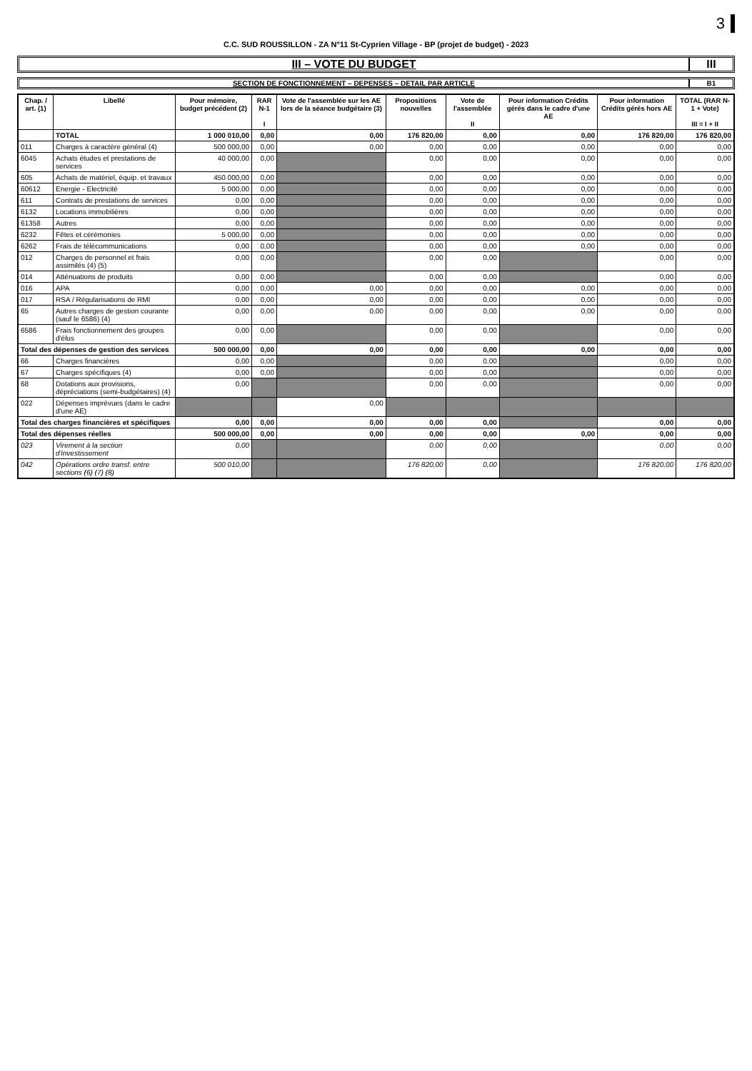3
C.C. SUD ROUSSILLON - ZA N°11 St-Cyprien Village - BP (projet de budget) - 2023
III – VOTE DU BUDGET III
SECTION DE FONCTIONNEMENT – DEPENSES – DETAIL PAR ARTICLE
B1
| Chap. / art. (1) | Libellé | Pour mémoire, budget précédent (2) | RAR N-1 I | Vote de l'assemblée sur les AE lors de la séance budgétaire (3) | Propositions nouvelles | Vote de l'assemblée II | Pour information Crédits gérés dans le cadre d'une AE | Pour information Crédits gérés hors AE | TOTAL (RAR N-1 + Vote) III = I + II |
| --- | --- | --- | --- | --- | --- | --- | --- | --- | --- |
| | TOTAL | 1 000 010,00 | 0,00 | 0,00 | 176 820,00 | 0,00 | 0,00 | 176 820,00 | 176 820,00 |
| 011 | Charges à caractère général (4) | 500 000,00 | 0,00 | 0,00 | 0,00 | 0,00 | 0,00 | 0,00 | 0,00 |
| 6045 | Achats études et prestations de services | 40 000,00 | 0,00 | | 0,00 | 0,00 | 0,00 | 0,00 | 0,00 |
| 605 | Achats de matériel, équip. et travaux | 450 000,00 | 0,00 | | 0,00 | 0,00 | 0,00 | 0,00 | 0,00 |
| 60612 | Energie - Electricité | 5 000,00 | 0,00 | | 0,00 | 0,00 | 0,00 | 0,00 | 0,00 |
| 611 | Contrats de prestations de services | 0,00 | 0,00 | | 0,00 | 0,00 | 0,00 | 0,00 | 0,00 |
| 6132 | Locations immobilières | 0,00 | 0,00 | | 0,00 | 0,00 | 0,00 | 0,00 | 0,00 |
| 61358 | Autres | 0,00 | 0,00 | | 0,00 | 0,00 | 0,00 | 0,00 | 0,00 |
| 6232 | Fêtes et cérémonies | 5 000,00 | 0,00 | | 0,00 | 0,00 | 0,00 | 0,00 | 0,00 |
| 6262 | Frais de télécommunications | 0,00 | 0,00 | | 0,00 | 0,00 | 0,00 | 0,00 | 0,00 |
| 012 | Charges de personnel et frais assimilés (4) (5) | 0,00 | 0,00 | | 0,00 | 0,00 | | 0,00 | 0,00 |
| 014 | Atténuations de produits | 0,00 | 0,00 | | 0,00 | 0,00 | | 0,00 | 0,00 |
| 016 | APA | 0,00 | 0,00 | 0,00 | 0,00 | 0,00 | 0,00 | 0,00 | 0,00 |
| 017 | RSA / Régularisations de RMI | 0,00 | 0,00 | 0,00 | 0,00 | 0,00 | 0,00 | 0,00 | 0,00 |
| 65 | Autres charges de gestion courante (sauf le 6586) (4) | 0,00 | 0,00 | 0,00 | 0,00 | 0,00 | 0,00 | 0,00 | 0,00 |
| 6586 | Frais fonctionnement des groupes d'élus | 0,00 | 0,00 | | 0,00 | 0,00 | | 0,00 | 0,00 |
| Total des dépenses de gestion des services | | 500 000,00 | 0,00 | 0,00 | 0,00 | 0,00 | 0,00 | 0,00 | 0,00 |
| 66 | Charges financières | 0,00 | 0,00 | | 0,00 | 0,00 | | 0,00 | 0,00 |
| 67 | Charges spécifiques (4) | 0,00 | 0,00 | | 0,00 | 0,00 | | 0,00 | 0,00 |
| 68 | Dotations aux provisions, dépréciations (semi-budgétaires) (4) | 0,00 | | | 0,00 | 0,00 | | 0,00 | 0,00 |
| 022 | Dépenses imprévues (dans le cadre d'une AE) | | | 0,00 | | | | | |
| Total des charges financières et spécifiques | | 0,00 | 0,00 | 0,00 | 0,00 | 0,00 | | 0,00 | 0,00 |
| Total des dépenses réelles | | 500 000,00 | 0,00 | 0,00 | 0,00 | 0,00 | 0,00 | 0,00 | 0,00 |
| 023 | Virement à la section d'investissement | 0,00 | | | 0,00 | 0,00 | | 0,00 | 0,00 |
| 042 | Opérations ordre transf. entre sections (6) (7) (8) | 500 010,00 | | | 176 820,00 | 0,00 | | 176 820,00 | 176 820,00 |